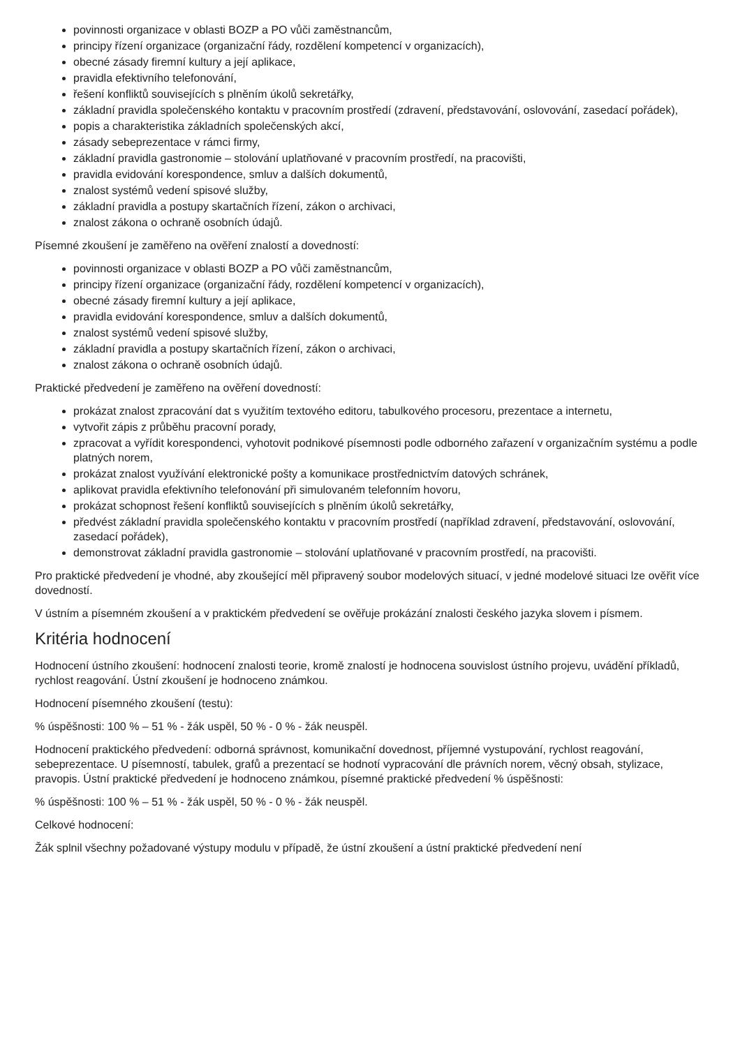povinnosti organizace v oblasti BOZP a PO vůči zaměstnancům,
principy řízení organizace (organizační řády, rozdělení kompetencí v organizacích),
obecné zásady firemní kultury a její aplikace,
pravidla efektivního telefonování,
řešení konfliktů souvisejících s plněním úkolů sekretářky,
základní pravidla společenského kontaktu v pracovním prostředí (zdravení, představování, oslovování, zasedací pořádek),
popis a charakteristika základních společenských akcí,
zásady sebeprezentace v rámci firmy,
základní pravidla gastronomie – stolování uplatňované v pracovním prostředí, na pracovišti,
pravidla evidování korespondence, smluv a dalších dokumentů,
znalost systémů vedení spisové služby,
základní pravidla a postupy skartačních řízení, zákon o archivaci,
znalost zákona o ochraně osobních údajů.
Písemné zkoušení je zaměřeno na ověření znalostí a dovedností:
povinnosti organizace v oblasti BOZP a PO vůči zaměstnancům,
principy řízení organizace (organizační řády, rozdělení kompetencí v organizacích),
obecné zásady firemní kultury a její aplikace,
pravidla evidování korespondence, smluv a dalších dokumentů,
znalost systémů vedení spisové služby,
základní pravidla a postupy skartačních řízení, zákon o archivaci,
znalost zákona o ochraně osobních údajů.
Praktické předvedení je zaměřeno na ověření dovedností:
prokázat znalost zpracování dat s využitím textového editoru, tabulkového procesoru, prezentace a internetu,
vytvořit zápis z průběhu pracovní porady,
zpracovat a vyřídit korespondenci, vyhotovit podnikové písemnosti podle odborného zařazení v organizačním systému a podle platných norem,
prokázat znalost využívání elektronické pošty a komunikace prostřednictvím datových schránek,
aplikovat pravidla efektivního telefonování při simulovaném telefonním hovoru,
prokázat schopnost řešení konfliktů souvisejících s plněním úkolů sekretářky,
předvést základní pravidla společenského kontaktu v pracovním prostředí (například zdravení, představování, oslovování, zasedací pořádek),
demonstrovat základní pravidla gastronomie – stolování uplatňované v pracovním prostředí, na pracovišti.
Pro praktické předvedení je vhodné, aby zkoušející měl připravený soubor modelových situací, v jedné modelové situaci lze ověřit více dovedností.
V ústním a písemném zkoušení a v praktickém předvedení se ověřuje prokázání znalosti českého jazyka slovem i písmem.
Kritéria hodnocení
Hodnocení ústního zkoušení: hodnocení znalosti teorie, kromě znalostí je hodnocena souvislost ústního projevu, uvádění příkladů, rychlost reagování. Ústní zkoušení je hodnoceno známkou.
Hodnocení písemného zkoušení (testu):
% úspěšnosti: 100 % – 51 % - žák uspěl, 50 % - 0 % - žák neuspěl.
Hodnocení praktického předvedení: odborná správnost, komunikační dovednost, příjemné vystupování, rychlost reagování, sebeprezentace. U písemností, tabulek, grafů a prezentací se hodnotí vypracování dle právních norem, věcný obsah, stylizace, pravopis. Ústní praktické předvedení je hodnoceno známkou, písemné praktické předvedení % úspěšnosti:
% úspěšnosti: 100 % – 51 % - žák uspěl, 50 % - 0 % - žák neuspěl.
Celkové hodnocení:
Žák splnil všechny požadované výstupy modulu v případě, že ústní zkoušení a ústní praktické předvedení není